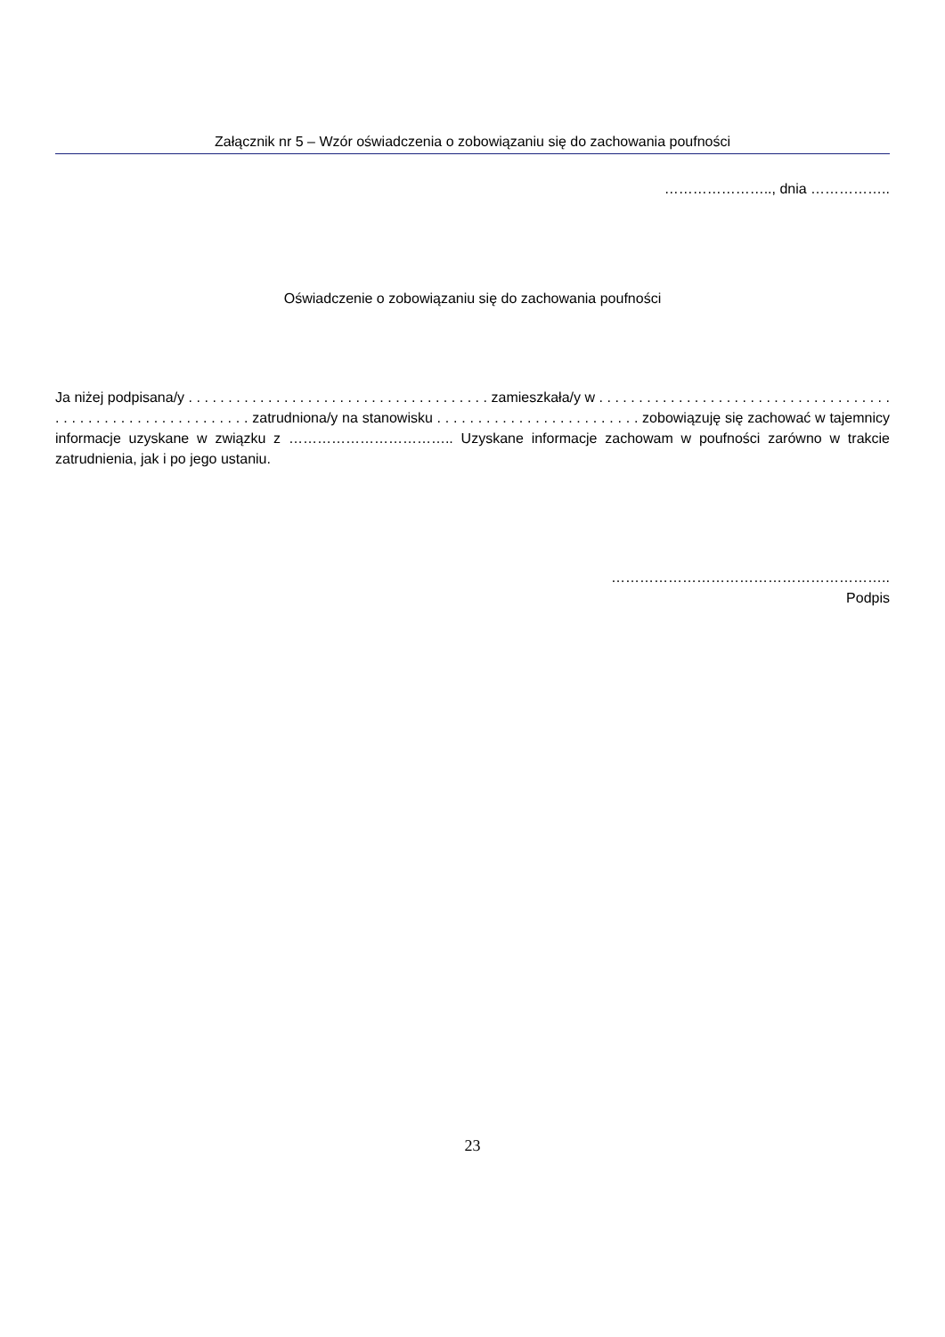Załącznik nr 5 – Wzór oświadczenia o zobowiązaniu się do zachowania poufności
………………….., dnia ……………..
Oświadczenie o zobowiązaniu się do zachowania poufności
Ja niżej podpisana/y . . . . . . . . . . . . . . . . . . . . . . . . . . . . . . . . . . . . . . zamieszkała/y w . . . . . . . . . . . . . . . . . . . . . . . . . . . . . . . . . . . . . . . . . . . . . . . . . . . . . . . . . . . . . zatrudniona/y na stanowisku . . . . . . . . . . . . . . . . . . . . . . . . . zobowiązuję się zachować w tajemnicy informacje uzyskane w związku z …………………………….. Uzyskane informacje zachowam w poufności zarówno w trakcie zatrudnienia, jak i po jego ustaniu.
…………………………………………………..
Podpis
23